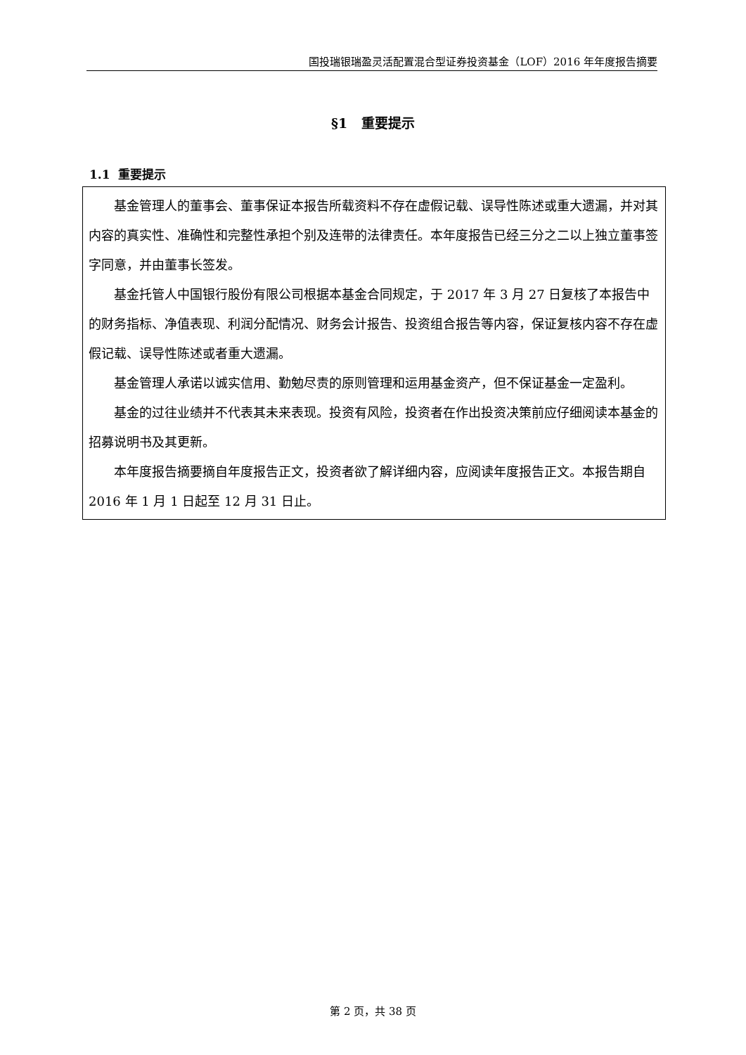国投瑞银瑞盈灵活配置混合型证券投资基金（LOF）2016 年年度报告摘要
§1 重要提示
1.1 重要提示
基金管理人的董事会、董事保证本报告所载资料不存在虚假记载、误导性陈述或重大遗漏，并对其内容的真实性、准确性和完整性承担个别及连带的法律责任。本年度报告已经三分之二以上独立董事签字同意，并由董事长签发。
基金托管人中国银行股份有限公司根据本基金合同规定，于 2017 年 3 月 27 日复核了本报告中的财务指标、净值表现、利润分配情况、财务会计报告、投资组合报告等内容，保证复核内容不存在虚假记载、误导性陈述或者重大遗漏。
基金管理人承诺以诚实信用、勤勉尽责的原则管理和运用基金资产，但不保证基金一定盈利。
基金的过往业绩并不代表其未来表现。投资有风险，投资者在作出投资决策前应仔细阅读本基金的招募说明书及其更新。
本年度报告摘要摘自年度报告正文，投资者欲了解详细内容，应阅读年度报告正文。本报告期自 2016 年 1 月 1 日起至 12 月 31 日止。
第 2 页，共 38 页